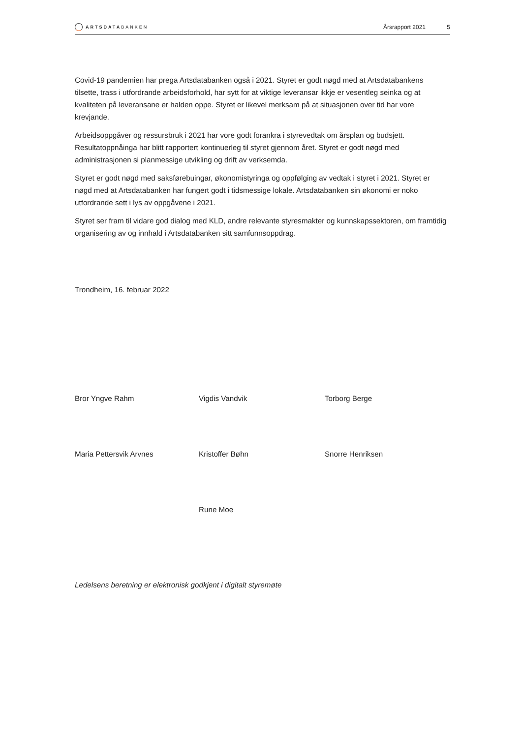ARTSDATABANKEN
Årsrapport 2021 5
Covid-19 pandemien har prega Artsdatabanken også i 2021. Styret er godt nøgd med at Artsdatabankens tilsette, trass i utfordrande arbeidsforhold, har sytt for at viktige leveransar ikkje er vesentleg seinka og at kvaliteten på leveransane er halden oppe. Styret er likevel merksam på at situasjonen over tid har vore krevjande.
Arbeidsoppgåver og ressursbruk i 2021 har vore godt forankra i styrevedtak om årsplan og budsjett. Resultatoppnåinga har blitt rapportert kontinuerleg til styret gjennom året. Styret er godt nøgd med administrasjonen si planmessige utvikling og drift av verksemda.
Styret er godt nøgd med saksførebuingar, økonomistyringa og oppfølging av vedtak i styret i 2021. Styret er nøgd med at Artsdatabanken har fungert godt i tidsmessige lokale. Artsdatabanken sin økonomi er noko utfordrande sett i lys av oppgåvene i 2021.
Styret ser fram til vidare god dialog med KLD, andre relevante styresmakter og kunnskapssektoren, om framtidig organisering av og innhald i Artsdatabanken sitt samfunnsoppdrag.
Trondheim, 16. februar 2022
Bror Yngve Rahm Vigdis Vandvik Torborg Berge
Maria Pettersvik Arvnes Kristoffer Bøhn Snorre Henriksen
Rune Moe
Ledelsens beretning er elektronisk godkjent i digitalt styremøte